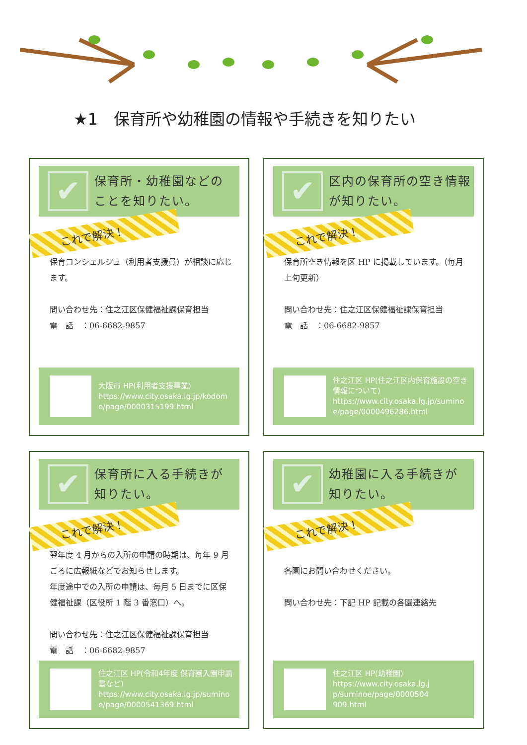★1　保育所や幼稚園の情報や手続きを知りたい
✔
保育所・幼稚園などの
ことを知りたい。
これで解決！
保育コンシェルジュ（利用者支援員）が相談に応じます。
問い合わせ先：住之江区保健福祉課保育担当
電　話　：06-6682-9857
大阪市 HP(利用者支援事業)
https://www.city.osaka.lg.jp/kodomo/page/0000315199.html
✔
区内の保育所の空き情報
が知りたい。
これで解決！
保育所空き情報を区 HP に掲載しています。（毎月上旬更新）
問い合わせ先：住之江区保健福祉課保育担当
電　話　：06-6682-9857
住之江区 HP(住之江区内保育施設の空き情報について)
https://www.city.osaka.lg.jp/suminoe/page/0000496286.html
✔
保育所に入る手続きが
知りたい。
これで解決！
翌年度 4 月からの入所の申請の時期は、毎年 9 月ごろに広報紙などでお知らせします。
年度途中での入所の申請は、毎月 5 日までに区保健福祉課（区役所 1 階 3 番窓口）へ。
問い合わせ先：住之江区保健福祉課保育担当
電　話　：06-6682-9857
住之江区 HP(令和4年度 保育園入園申請書など)
https://www.city.osaka.lg.jp/suminoe/page/0000541369.html
✔
幼稚園に入る手続きが
知りたい。
これで解決！
各園にお問い合わせください。
問い合わせ先：下記 HP 記載の各園連絡先
住之江区 HP(幼稚園)
https://www.city.osaka.lg.jp/suminoe/page/0000504909.html